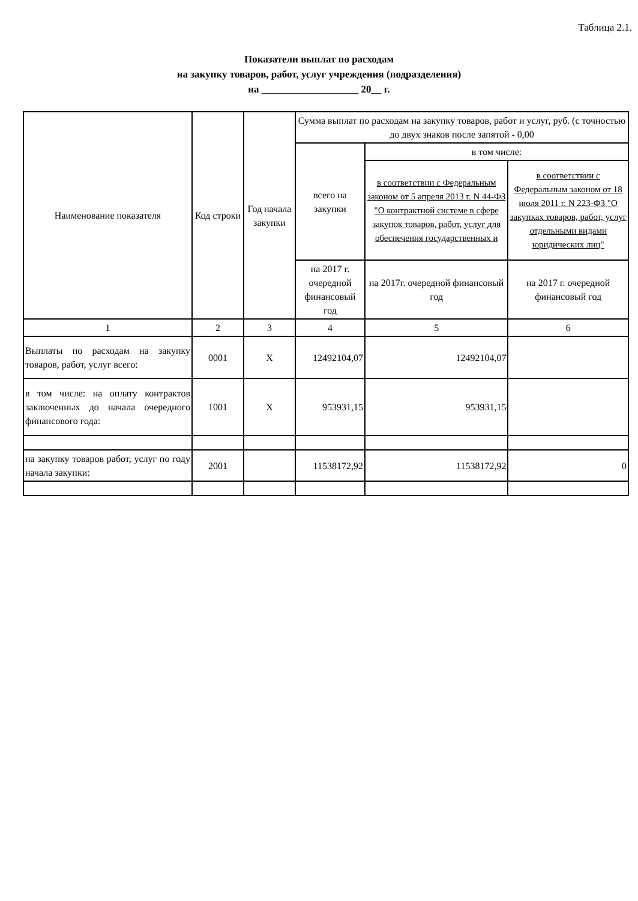Таблица 2.1.
Показатели выплат по расходам
на закупку товаров, работ, услуг учреждения (подразделения)
на ___________________ 20__ г.
| Наименование показателя | Код строки | Год начала закупки | Сумма выплат по расходам на закупку товаров, работ и услуг, руб. (с точностью до двух знаков после запятой - 0,00 | | |
| --- | --- | --- | --- | --- | --- |
| | | | всего на закупки | в том числе: | |
| | | | | в соответствии с Федеральным законом от 5 апреля 2013 г. N 44-ФЗ "О контрактной системе в сфере закупок товаров, работ, услуг для обеспечения государственных и | в соответствии с Федеральным законом от 18 июля 2011 г. N 223-ФЗ "О закупках товаров, работ, услуг отдельными видами юридических лиц" |
| | | | на 2017 г. очередной финансовый год | на 2017г. очередной финансовый год | на 2017 г. очередной финансовый год |
| 1 | 2 | 3 | 4 | 5 | 6 |
| Выплаты по расходам на закупку товаров, работ, услуг всего: | 0001 | X | 12492104,07 | 12492104,07 | |
| в том числе: на оплату контрактов заключенных до начала очередного финансового года: | 1001 | X | 953931,15 | 953931,15 | |
| на закупку товаров работ, услуг по году начала закупки: | 2001 | | 11538172,92 | 11538172,92 | 0 |